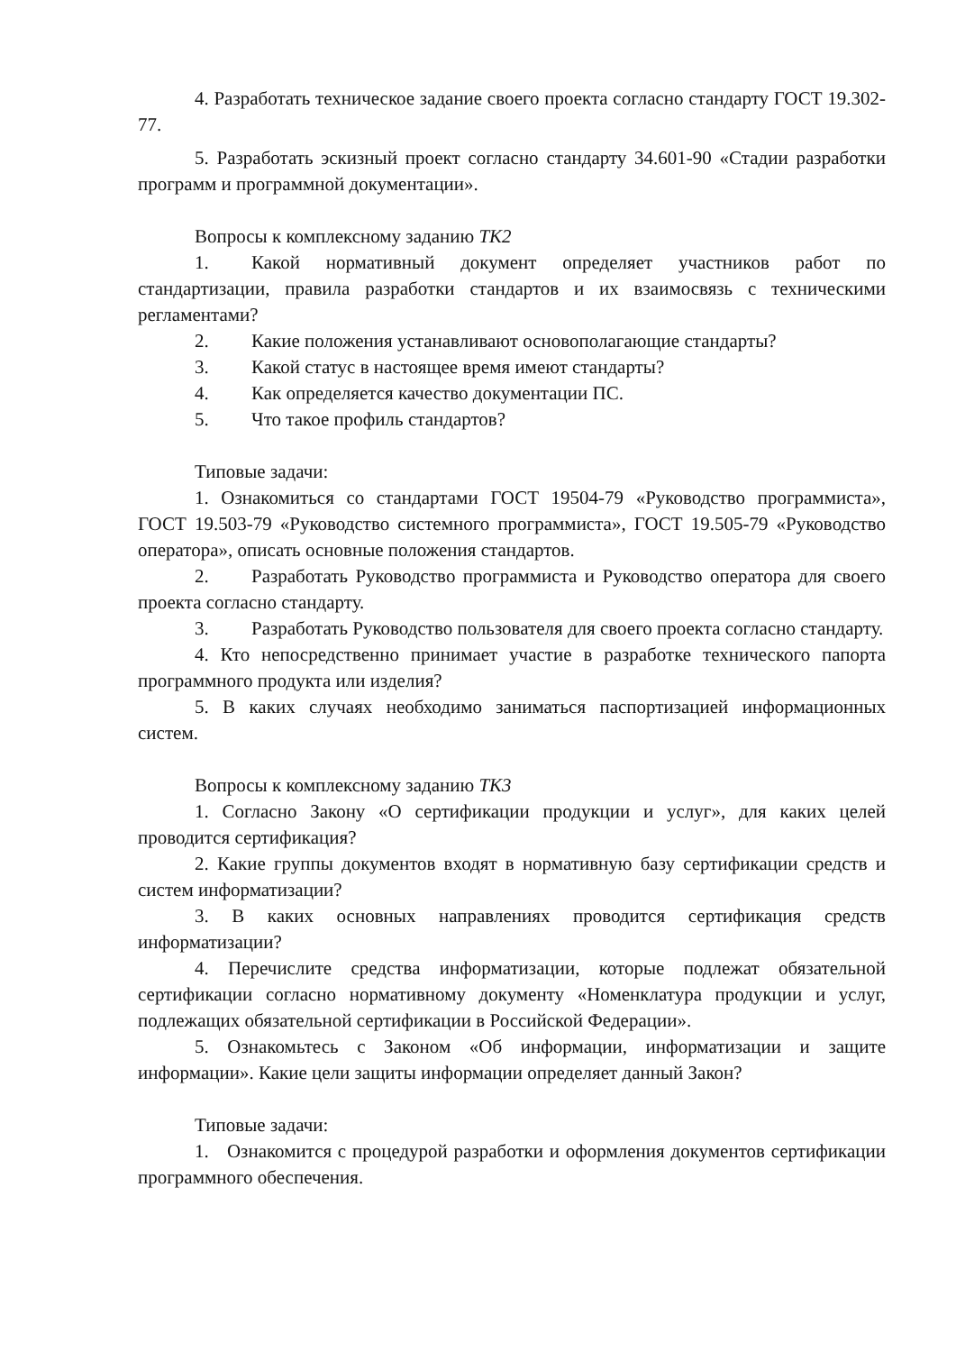4. Разработать техническое задание своего проекта согласно стандарту ГОСТ 19.302-77.
5. Разработать эскизный проект согласно стандарту 34.601-90 «Стадии разработки программ и программной документации».
Вопросы к комплексному заданию ТК2
1. Какой нормативный документ определяет участников работ по стандартизации, правила разработки стандартов и их взаимосвязь с техническими регламентами?
2. Какие положения устанавливают основополагающие стандарты?
3. Какой статус в настоящее время имеют стандарты?
4. Как определяется качество документации ПС.
5. Что такое профиль стандартов?
Типовые задачи:
1. Ознакомиться со стандартами ГОСТ 19504-79 «Руководство программиста», ГОСТ 19.503-79 «Руководство системного программиста», ГОСТ 19.505-79 «Руководство оператора», описать основные положения стандартов.
2. Разработать Руководство программиста и Руководство оператора для своего проекта согласно стандарту.
3. Разработать Руководство пользователя для своего проекта согласно стандарту.
4. Кто непосредственно принимает участие в разработке технического папорта программного продукта или изделия?
5. В каких случаях необходимо заниматься паспортизацией информационных систем.
Вопросы к комплексному заданию ТК3
1. Согласно Закону «О сертификации продукции и услуг», для каких целей проводится сертификация?
2. Какие группы документов входят в нормативную базу сертификации средств и систем информатизации?
3. В каких основных направлениях проводится сертификация средств информатизации?
4. Перечислите средства информатизации, которые подлежат обязательной сертификации согласно нормативному документу «Номенклатура продукции и услуг, подлежащих обязательной сертификации в Российской Федерации».
5. Ознакомьтесь с Законом «Об информации, информатизации и защите информации». Какие цели защиты информации определяет данный Закон?
Типовые задачи:
1. Ознакомится с процедурой разработки и оформления документов сертификации программного обеспечения.